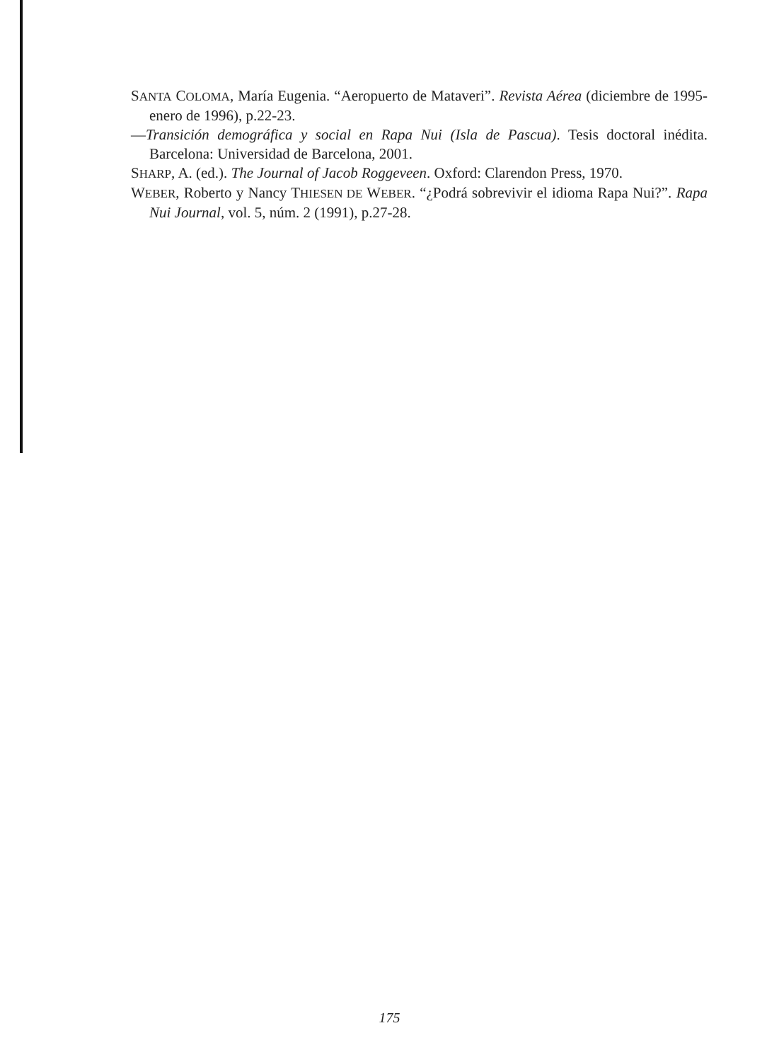SANTA COLOMA, María Eugenia. “Aeropuerto de Mataveri”. Revista Aérea (diciembre de 1995-enero de 1996), p.22-23.
—Transición demográfica y social en Rapa Nui (Isla de Pascua). Tesis doctoral inédita. Barcelona: Universidad de Barcelona, 2001.
SHARP, A. (ed.). The Journal of Jacob Roggeveen. Oxford: Clarendon Press, 1970.
WEBER, Roberto y Nancy THIESEN DE WEBER. “¿Podrá sobrevivir el idioma Rapa Nui?”. Rapa Nui Journal, vol. 5, núm. 2 (1991), p.27-28.
175